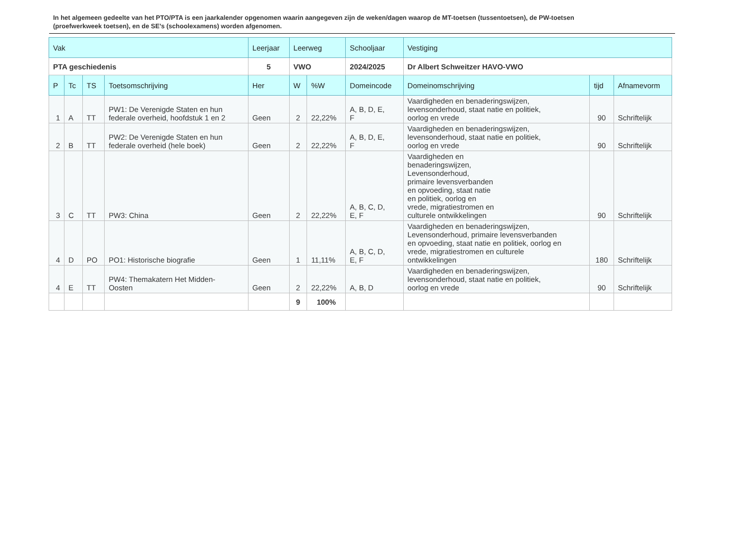In het algemeen gedeelte van het PTO/PTA is een jaarkalender opgenomen waarin aangegeven zijn de weken/dagen waarop de MT-toetsen (tussentoetsen), de PW-toetsen (proefwerkweek toetsen), en de SE’s (schoolexamens) worden afgenomen.
| Vak | | | | Leerjaar | Leerweg | | Schooljaar | Vestiging | | |
| --- | --- | --- | --- | --- | --- | --- | --- | --- | --- | --- |
| PTA geschiedenis | | | | 5 | VWO | | 2024/2025 | Dr Albert Schweitzer HAVO-VWO | | |
| P | Tc | TS | Toetsomschrijving | Her | W | %W | Domeincode | Domeinomschrijving | tijd | Afnamevorm |
| 1 | A | TT | PW1: De Verenigde Staten en hun federale overheid, hoofdstuk 1 en 2 | Geen | 2 | 22,22% | A, B, D, E, F | Vaardigheden en benaderingswijzen, levensonderhoud, staat natie en politiek, oorlog en vrede | 90 | Schriftelijk |
| 2 | B | TT | PW2: De Verenigde Staten en hun federale overheid (hele boek) | Geen | 2 | 22,22% | A, B, D, E, F | Vaardigheden en benaderingswijzen, levensonderhoud, staat natie en politiek, oorlog en vrede | 90 | Schriftelijk |
| 3 | C | TT | PW3: China | Geen | 2 | 22,22% | A, B, C, D, E, F | Vaardigheden en benaderingswijzen, Levensonderhoud, primaire levensverbanden en opvoeding, staat natie en politiek, oorlog en vrede, migratiestromen en culturele ontwikkelingen | 90 | Schriftelijk |
| 4 | D | PO | PO1: Historische biografie | Geen | 1 | 11,11% | A, B, C, D, E, F | Vaardigheden en benaderingswijzen, Levensonderhoud, primaire levensverbanden en opvoeding, staat natie en politiek, oorlog en vrede, migratiestromen en culturele ontwikkelingen | 180 | Schriftelijk |
| 4 | E | TT | PW4: Themakatern Het Midden- Oosten | Geen | 2 | 22,22% | A, B, D | Vaardigheden en benaderingswijzen, levensonderhoud, staat natie en politiek, oorlog en vrede | 90 | Schriftelijk |
| | | | | | 9 | 100% | | | | |